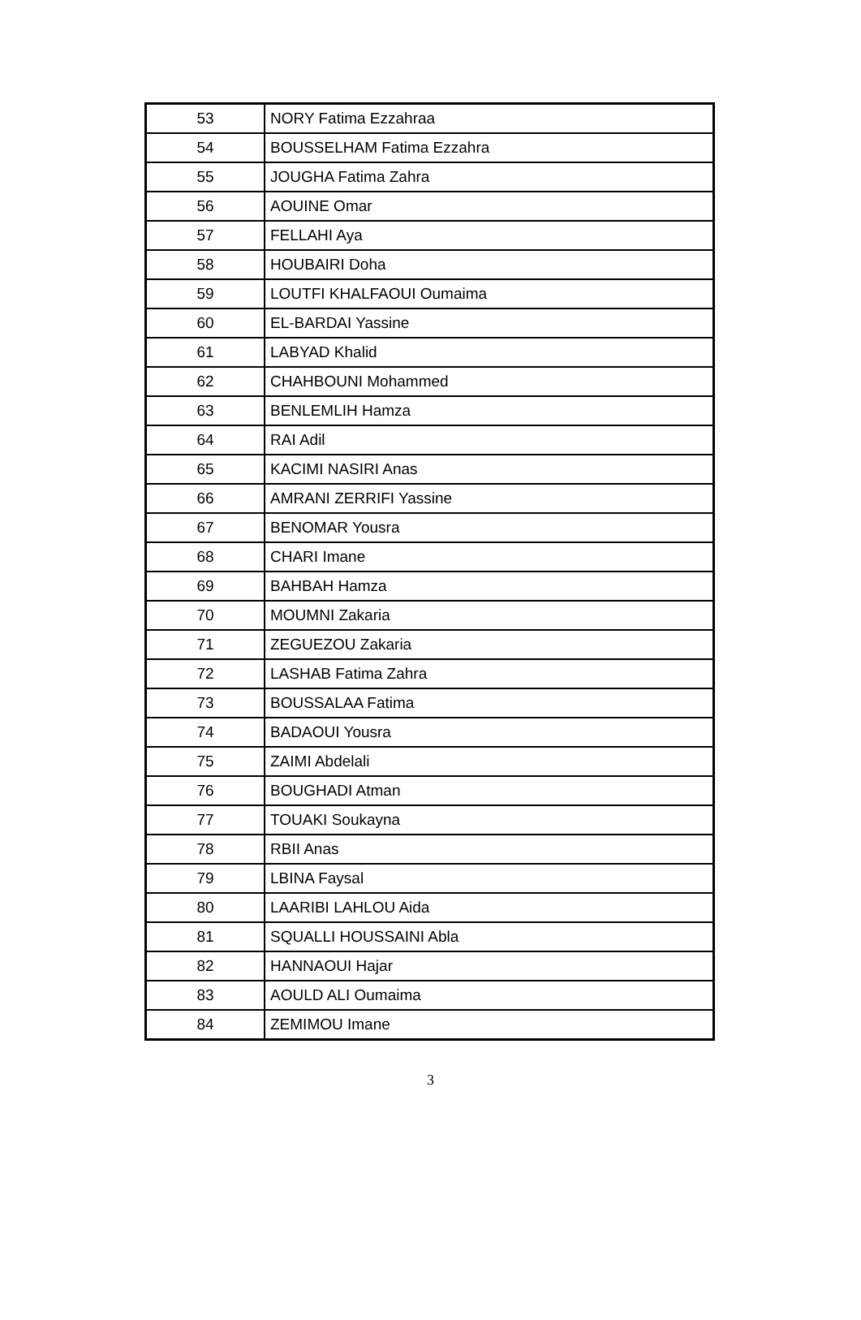| 53 | NORY Fatima Ezzahraa |
| 54 | BOUSSELHAM Fatima Ezzahra |
| 55 | JOUGHA Fatima Zahra |
| 56 | AOUINE Omar |
| 57 | FELLAHI Aya |
| 58 | HOUBAIRI Doha |
| 59 | LOUTFI KHALFAOUI Oumaima |
| 60 | EL-BARDAI Yassine |
| 61 | LABYAD Khalid |
| 62 | CHAHBOUNI Mohammed |
| 63 | BENLEMLIH Hamza |
| 64 | RAI Adil |
| 65 | KACIMI NASIRI Anas |
| 66 | AMRANI ZERRIFI Yassine |
| 67 | BENOMAR Yousra |
| 68 | CHARI Imane |
| 69 | BAHBAH Hamza |
| 70 | MOUMNI Zakaria |
| 71 | ZEGUEZOU Zakaria |
| 72 | LASHAB Fatima Zahra |
| 73 | BOUSSALAA Fatima |
| 74 | BADAOUI Yousra |
| 75 | ZAIMI Abdelali |
| 76 | BOUGHADI Atman |
| 77 | TOUAKI Soukayna |
| 78 | RBII Anas |
| 79 | LBINA Faysal |
| 80 | LAARIBI LAHLOU Aida |
| 81 | SQUALLI HOUSSAINI Abla |
| 82 | HANNAOUI Hajar |
| 83 | AOULD ALI Oumaima |
| 84 | ZEMIMOU Imane |
3